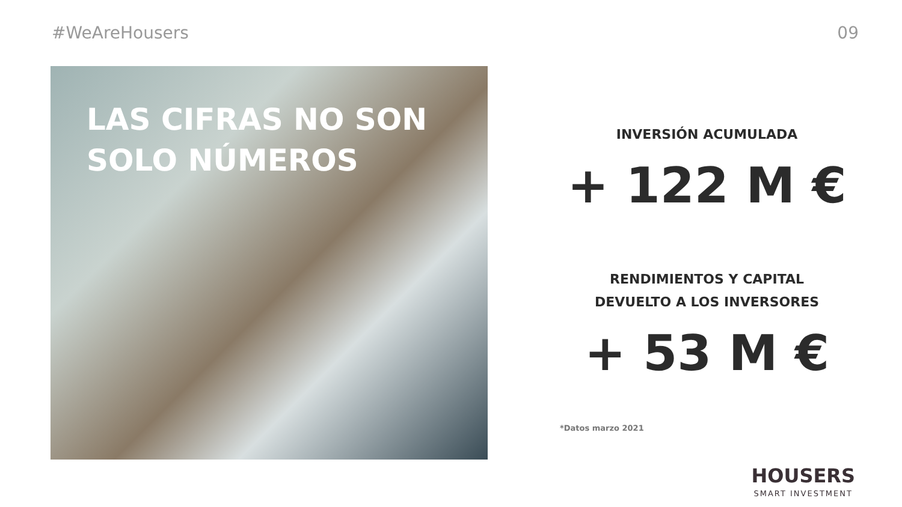#WeAreHousers 09
LAS CIFRAS NO SON
SOLO NÚMEROS
INVERSIÓN ACUMULADA
+ 122 M €
RENDIMIENTOS Y CAPITAL
DEVUELTO A LOS INVERSORES
+ 53 M €
*Datos marzo 2021
HOUSERS
SMART INVESTMENT